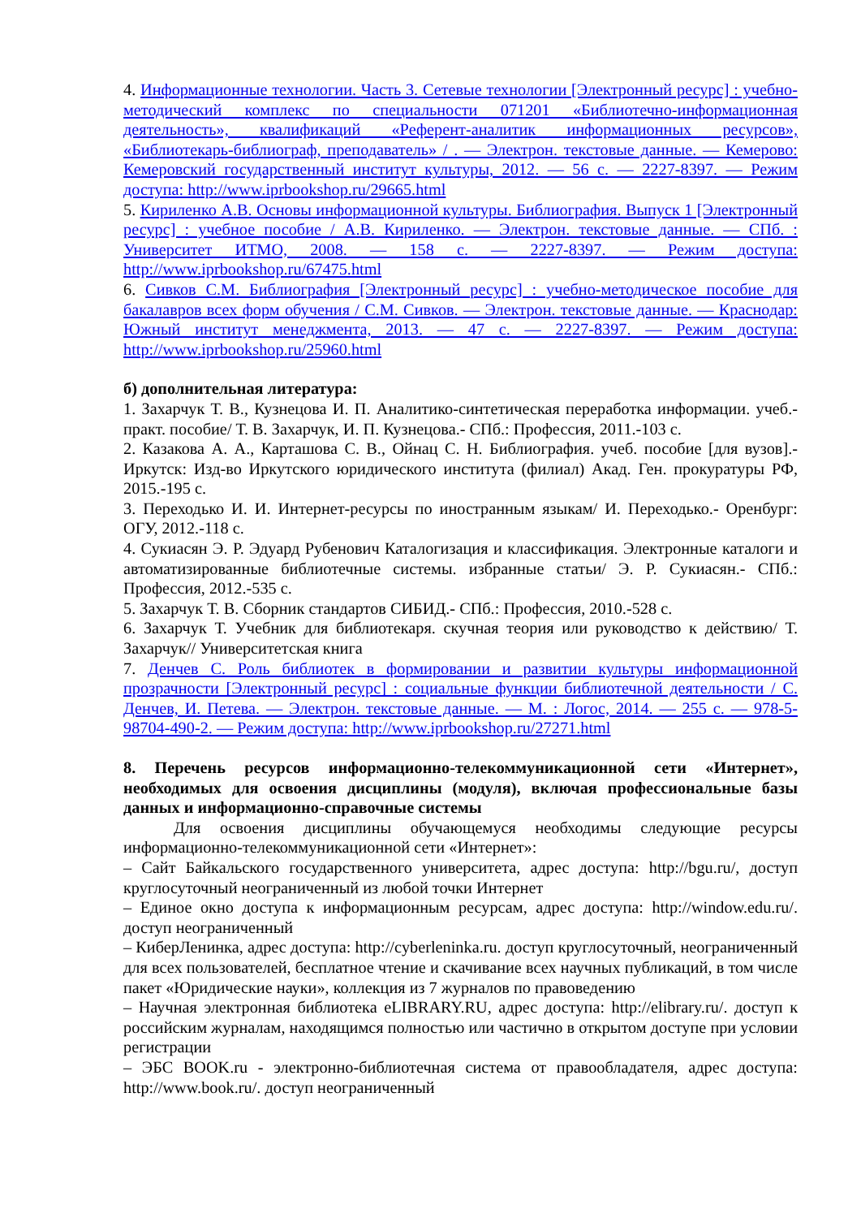4. Информационные технологии. Часть 3. Сетевые технологии [Электронный ресурс] : учебно-методический комплекс по специальности 071201 «Библиотечно-информационная деятельность», квалификаций «Референт-аналитик информационных ресурсов», «Библиотекарь-библиограф, преподаватель» / . — Электрон. текстовые данные. — Кемерово: Кемеровский государственный институт культуры, 2012. — 56 с. — 2227-8397. — Режим доступа: http://www.iprbookshop.ru/29665.html
5. Кириленко А.В. Основы информационной культуры. Библиография. Выпуск 1 [Электронный ресурс] : учебное пособие / А.В. Кириленко. — Электрон. текстовые данные. — СПб. : Университет ИТМО, 2008. — 158 с. — 2227-8397. — Режим доступа: http://www.iprbookshop.ru/67475.html
6. Сивков С.М. Библиография [Электронный ресурс] : учебно-методическое пособие для бакалавров всех форм обучения / С.М. Сивков. — Электрон. текстовые данные. — Краснодар: Южный институт менеджмента, 2013. — 47 с. — 2227-8397. — Режим доступа: http://www.iprbookshop.ru/25960.html
б) дополнительная литература:
1. Захарчук Т. В., Кузнецова И. П. Аналитико-синтетическая переработка информации. учеб.-практ. пособие/ Т. В. Захарчук, И. П. Кузнецова.- СПб.: Профессия, 2011.-103 с.
2. Казакова А. А., Карташова С. В., Ойнац С. Н. Библиография. учеб. пособие [для вузов].- Иркутск: Изд-во Иркутского юридического института (филиал) Акад. Ген. прокуратуры РФ, 2015.-195 с.
3. Переходько И. И. Интернет-ресурсы по иностранным языкам/ И. Переходько.- Оренбург: ОГУ, 2012.-118 с.
4. Сукиасян Э. Р. Эдуард Рубенович Каталогизация и классификация. Электронные каталоги и автоматизированные библиотечные системы. избранные статьи/ Э. Р. Сукиасян.- СПб.: Профессия, 2012.-535 с.
5. Захарчук Т. В. Сборник стандартов СИБИД.- СПб.: Профессия, 2010.-528 с.
6. Захарчук Т. Учебник для библиотекаря. скучная теория или руководство к действию/ Т. Захарчук// Университетская книга
7. Денчев С. Роль библиотек в формировании и развитии культуры информационной прозрачности [Электронный ресурс] : социальные функции библиотечной деятельности / С. Денчев, И. Петева. — Электрон. текстовые данные. — М. : Логос, 2014. — 255 с. — 978-5-98704-490-2. — Режим доступа: http://www.iprbookshop.ru/27271.html
8. Перечень ресурсов информационно-телекоммуникационной сети «Интернет», необходимых для освоения дисциплины (модуля), включая профессиональные базы данных и информационно-справочные системы
Для освоения дисциплины обучающемуся необходимы следующие ресурсы информационно-телекоммуникационной сети «Интернет»:
– Сайт Байкальского государственного университета, адрес доступа: http://bgu.ru/, доступ круглосуточный неограниченный из любой точки Интернет
– Единое окно доступа к информационным ресурсам, адрес доступа: http://window.edu.ru/. доступ неограниченный
– КиберЛенинка, адрес доступа: http://cyberleninka.ru. доступ круглосуточный, неограниченный для всех пользователей, бесплатное чтение и скачивание всех научных публикаций, в том числе пакет «Юридические науки», коллекция из 7 журналов по правоведению
– Научная электронная библиотека eLIBRARY.RU, адрес доступа: http://elibrary.ru/. доступ к российским журналам, находящимся полностью или частично в открытом доступе при условии регистрации
– ЭБС BOOK.ru - электронно-библиотечная система от правообладателя, адрес доступа: http://www.book.ru/. доступ неограниченный